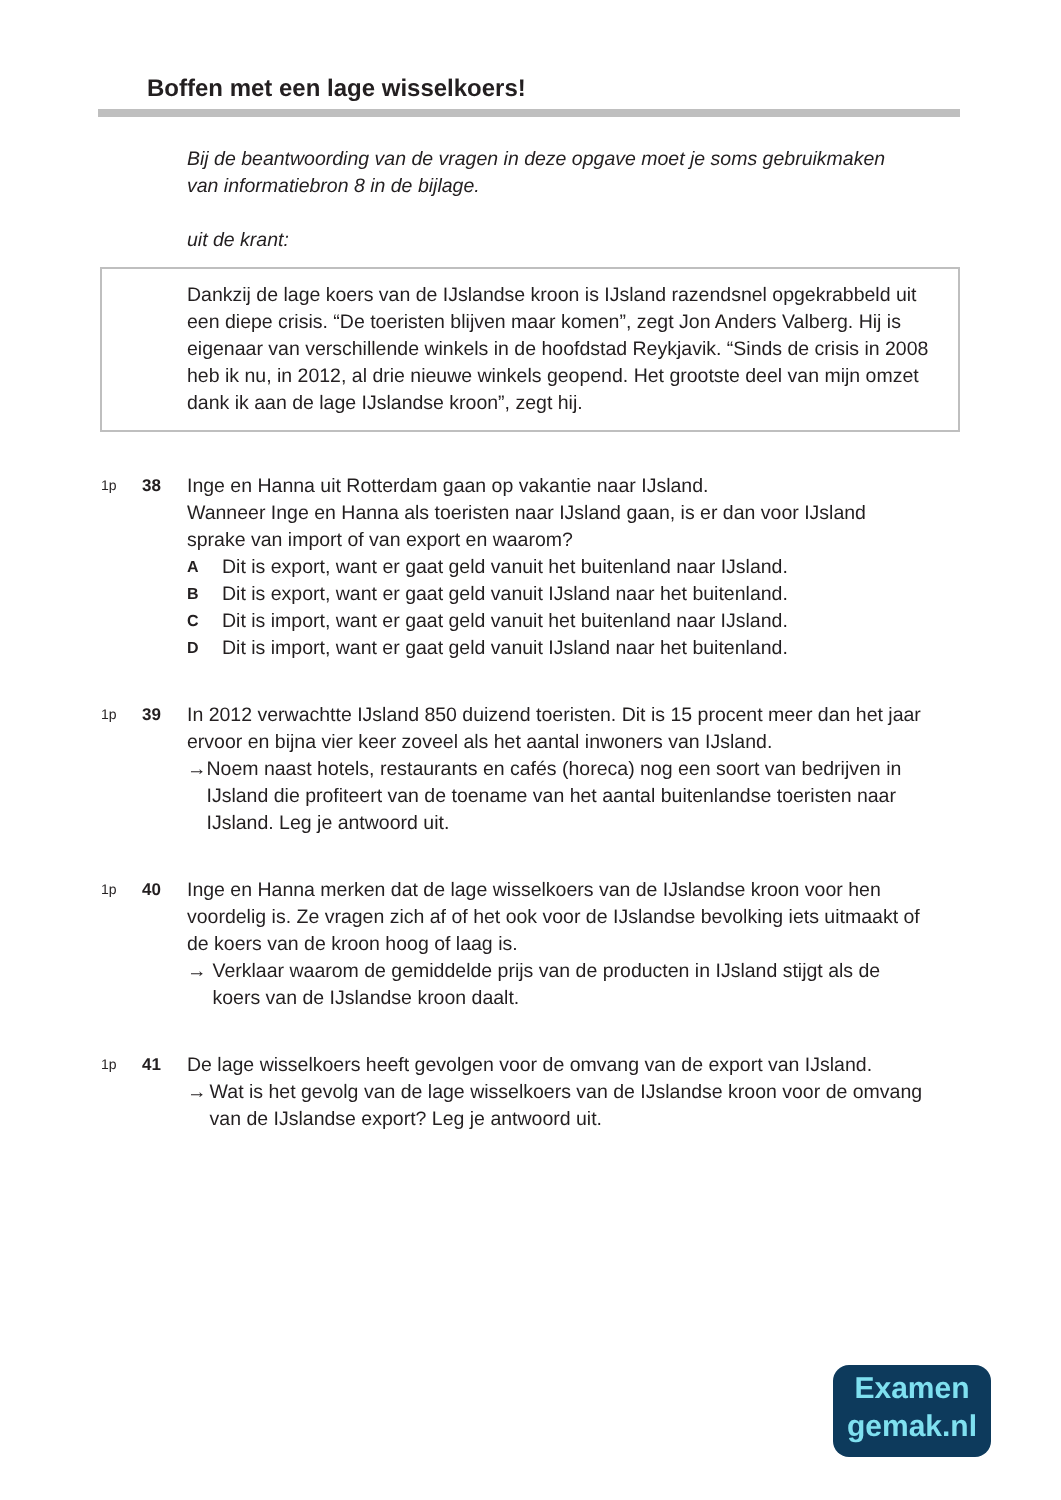Boffen met een lage wisselkoers!
Bij de beantwoording van de vragen in deze opgave moet je soms gebruikmaken van informatiebron 8 in de bijlage.
uit de krant:
Dankzij de lage koers van de IJslandse kroon is IJsland razendsnel opgekrabbeld uit een diepe crisis. “De toeristen blijven maar komen”, zegt Jon Anders Valberg. Hij is eigenaar van verschillende winkels in de hoofdstad Reykjavik. “Sinds de crisis in 2008 heb ik nu, in 2012, al drie nieuwe winkels geopend. Het grootste deel van mijn omzet dank ik aan de lage IJslandse kroon”, zegt hij.
1p
38 Inge en Hanna uit Rotterdam gaan op vakantie naar IJsland.
Wanneer Inge en Hanna als toeristen naar IJsland gaan, is er dan voor IJsland sprake van import of van export en waarom?
A Dit is export, want er gaat geld vanuit het buitenland naar IJsland.
B Dit is export, want er gaat geld vanuit IJsland naar het buitenland.
C Dit is import, want er gaat geld vanuit het buitenland naar IJsland.
D Dit is import, want er gaat geld vanuit IJsland naar het buitenland.
1p
39 In 2012 verwachtte IJsland 850 duizend toeristen. Dit is 15 procent meer dan het jaar ervoor en bijna vier keer zoveel als het aantal inwoners van IJsland.
→ Noem naast hotels, restaurants en cafés (horeca) nog een soort van bedrijven in IJsland die profiteert van de toename van het aantal buitenlandse toeristen naar IJsland. Leg je antwoord uit.
1p
40 Inge en Hanna merken dat de lage wisselkoers van de IJslandse kroon voor hen voordelig is. Ze vragen zich af of het ook voor de IJslandse bevolking iets uitmaakt of de koers van de kroon hoog of laag is.
→ Verklaar waarom de gemiddelde prijs van de producten in IJsland stijgt als de koers van de IJslandse kroon daalt.
1p
41 De lage wisselkoers heeft gevolgen voor de omvang van de export van IJsland.
→ Wat is het gevolg van de lage wisselkoers van de IJslandse kroon voor de omvang van de IJslandse export? Leg je antwoord uit.
Examen
gemak.nl